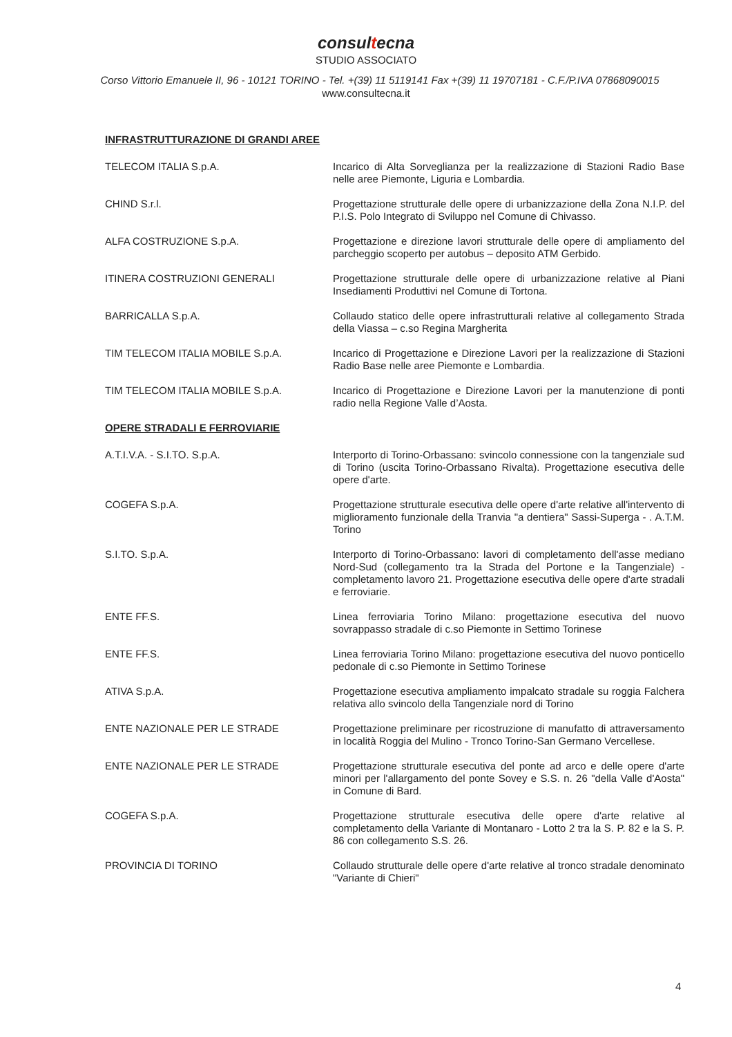consultecna
STUDIO ASSOCIATO
Corso Vittorio Emanuele II, 96 - 10121 TORINO - Tel. +(39) 11 5119141 Fax +(39) 11 19707181 - C.F./P.IVA 07868090015
www.consultecna.it
INFRASTRUTTURAZIONE DI GRANDI AREE
TELECOM ITALIA S.p.A. Incarico di Alta Sorveglianza per la realizzazione di Stazioni Radio Base nelle aree Piemonte, Liguria e Lombardia.
CHIND S.r.l. Progettazione strutturale delle opere di urbanizzazione della Zona N.I.P. del P.I.S. Polo Integrato di Sviluppo nel Comune di Chivasso.
ALFA COSTRUZIONE S.p.A. Progettazione e direzione lavori strutturale delle opere di ampliamento del parcheggio scoperto per autobus – deposito ATM Gerbido.
ITINERA COSTRUZIONI GENERALI Progettazione strutturale delle opere di urbanizzazione relative al Piani Insediamenti Produttivi nel Comune di Tortona.
BARRICALLA S.p.A. Collaudo statico delle opere infrastrutturali relative al collegamento Strada della Viassa – c.so Regina Margherita
TIM TELECOM ITALIA MOBILE S.p.A. Incarico di Progettazione e Direzione Lavori per la realizzazione di Stazioni Radio Base nelle aree Piemonte e Lombardia.
TIM TELECOM ITALIA MOBILE S.p.A. Incarico di Progettazione e Direzione Lavori per la manutenzione di ponti radio nella Regione Valle d’Aosta.
OPERE STRADALI E FERROVIARIE
A.T.I.V.A. - S.I.TO. S.p.A. Interporto di Torino-Orbassano: svincolo connessione con la tangenziale sud di Torino (uscita Torino-Orbassano Rivalta). Progettazione esecutiva delle opere d'arte.
COGEFA S.p.A. Progettazione strutturale esecutiva delle opere d'arte relative all'intervento di miglioramento funzionale della Tranvia "a dentiera" Sassi-Superga - . A.T.M. Torino
S.I.TO. S.p.A. Interporto di Torino-Orbassano: lavori di completamento dell'asse mediano Nord-Sud (collegamento tra la Strada del Portone e la Tangenziale) - completamento lavoro 21. Progettazione esecutiva delle opere d'arte stradali e ferroviarie.
ENTE FF.S. Linea ferroviaria Torino Milano: progettazione esecutiva del nuovo sovrappasso stradale di c.so Piemonte in Settimo Torinese
ENTE FF.S. Linea ferroviaria Torino Milano: progettazione esecutiva del nuovo ponticello pedonale di c.so Piemonte in Settimo Torinese
ATIVA S.p.A. Progettazione esecutiva ampliamento impalcato stradale su roggia Falchera relativa allo svincolo della Tangenziale nord di Torino
ENTE NAZIONALE PER LE STRADE Progettazione preliminare per ricostruzione di manufatto di attraversamento in località Roggia del Mulino - Tronco Torino-San Germano Vercellese.
ENTE NAZIONALE PER LE STRADE Progettazione strutturale esecutiva del ponte ad arco e delle opere d'arte minori per l'allargamento del ponte Sovey e S.S. n. 26 "della Valle d'Aosta" in Comune di Bard.
COGEFA S.p.A. Progettazione strutturale esecutiva delle opere d'arte relative al completamento della Variante di Montanaro - Lotto 2 tra la S. P. 82 e la S. P. 86 con collegamento S.S. 26.
PROVINCIA DI TORINO Collaudo strutturale delle opere d'arte relative al tronco stradale denominato "Variante di Chieri"
4